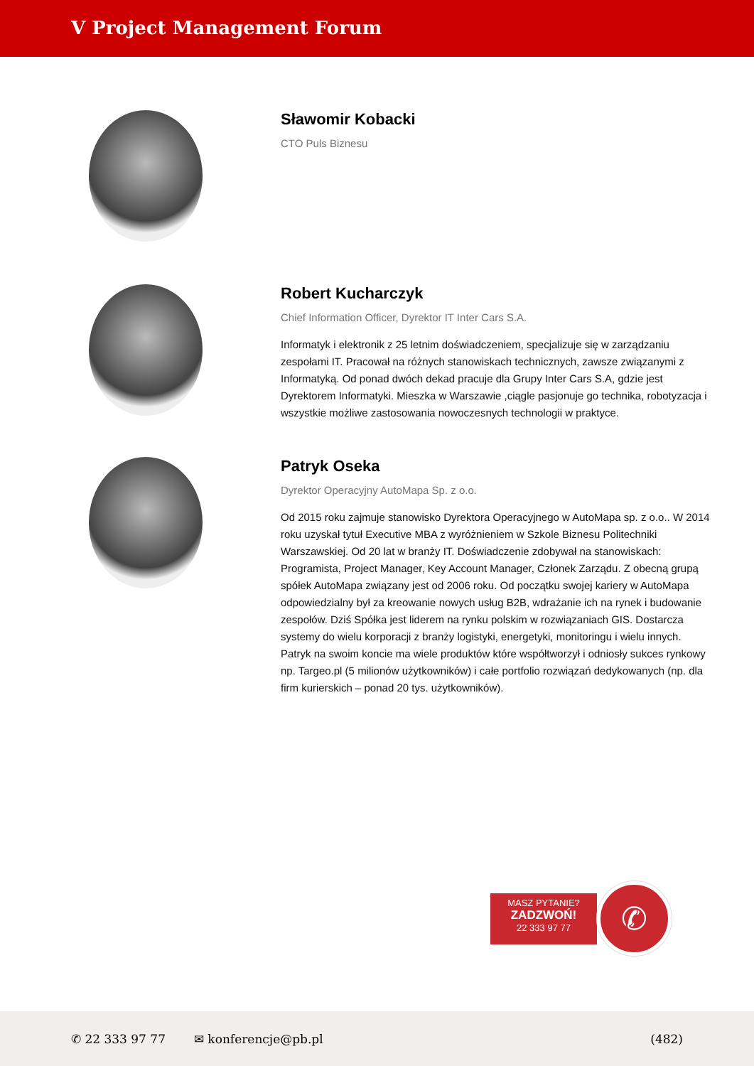V Project Management Forum
Sławomir Kobacki
CTO Puls Biznesu
Robert Kucharczyk
Chief Information Officer, Dyrektor IT Inter Cars S.A.
Informatyk i elektronik z 25 letnim doświadczeniem, specjalizuje się w zarządzaniu zespołami IT. Pracował na różnych stanowiskach technicznych, zawsze związanymi z Informatyką. Od ponad dwóch dekad pracuje dla Grupy Inter Cars S.A, gdzie jest Dyrektorem Informatyki. Mieszka w Warszawie ,ciągle pasjonuje go technika, robotyzacja i wszystkie możliwe zastosowania nowoczesnych technologii w praktyce.
Patryk Oseka
Dyrektor Operacyjny AutoMapa Sp. z o.o.
Od 2015 roku zajmuje stanowisko Dyrektora Operacyjnego w AutoMapa sp. z o.o.. W 2014 roku uzyskał tytuł Executive MBA z wyróżnieniem w Szkole Biznesu Politechniki Warszawskiej. Od 20 lat w branży IT. Doświadczenie zdobywał na stanowiskach: Programista, Project Manager, Key Account Manager, Członek Zarządu. Z obecną grupą spółek AutoMapa związany jest od 2006 roku. Od początku swojej kariery w AutoMapa odpowiedzialny był za kreowanie nowych usług B2B, wdrażanie ich na rynek i budowanie zespołów. Dziś Spółka jest liderem na rynku polskim w rozwiązaniach GIS. Dostarcza systemy do wielu korporacji z branży logistyki, energetyki, monitoringu i wielu innych. Patryk na swoim koncie ma wiele produktów które współtworzył i odniosły sukces rynkowy np. Targeo.pl (5 milionów użytkowników) i całe portfolio rozwiązań dedykowanych (np. dla firm kurierskich – ponad 20 tys. użytkowników).
MASZ PYTANIE?
ZADZWOŃ!
22 333 97 77
✆
✆ 22 333 97 77 ✉ konferencje@pb.pl (482)